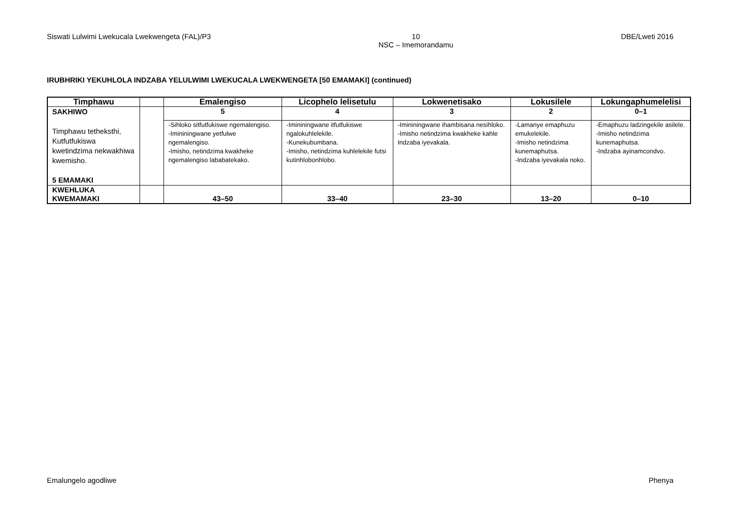Siswati Lulwimi Lwekucala Lwekwengeta (FAL)/P3 10
NSC – Imemorandamu DBE/Lweti 2016
IRUBHRIKI YEKUHLOLA INDZABA YELULWIMI LWEKUCALA LWEKWENGETA [50 EMAMAKI] (continued)
| Timphawu | | Emalengiso | Licophelo lelisetulu | Lokwenetisako | Lokusilele | Lokungaphumelelisi |
| --- | --- | --- | --- | --- | --- | --- |
| SAKHIWO Timphawu tetheksthi, Kutfutfukiswa kwetindzima nekwakhiwa kwemisho. 5 EMAMAKI | | 5 | 4 | 3 | 2 | 0–1 |
| | | -Sihloko sitfutfukiswe ngemalengiso. -Imininingwane yetfulwe ngemalengiso. -Imisho, netindzima kwakheke ngemalengiso lababatekako. | -Imininingwane itfutfukiswe ngalokuhlelekile. -Kunekubumbana. -Imisho, netindzima kuhlelekile futsi kutinhlobonhlobo. | -Imininingwane ihambisana nesihloko. -Imisho netindzima kwakheke kahle Indzaba iyevakala. | -Lamanye emaphuzu emukelekile. -Imisho netindzima kunemaphutsa. -Indzaba iyevakala noko. | -Emaphuzu ladzingekile asilele. -Imisho netindzima kunemaphutsa. -Indzaba ayinamcondvo. |
| KWEHLUKA KWEMAMAKI | | 43–50 | 33–40 | 23–30 | 13–20 | 0–10 |
Emalungelo agodliwe Phenya